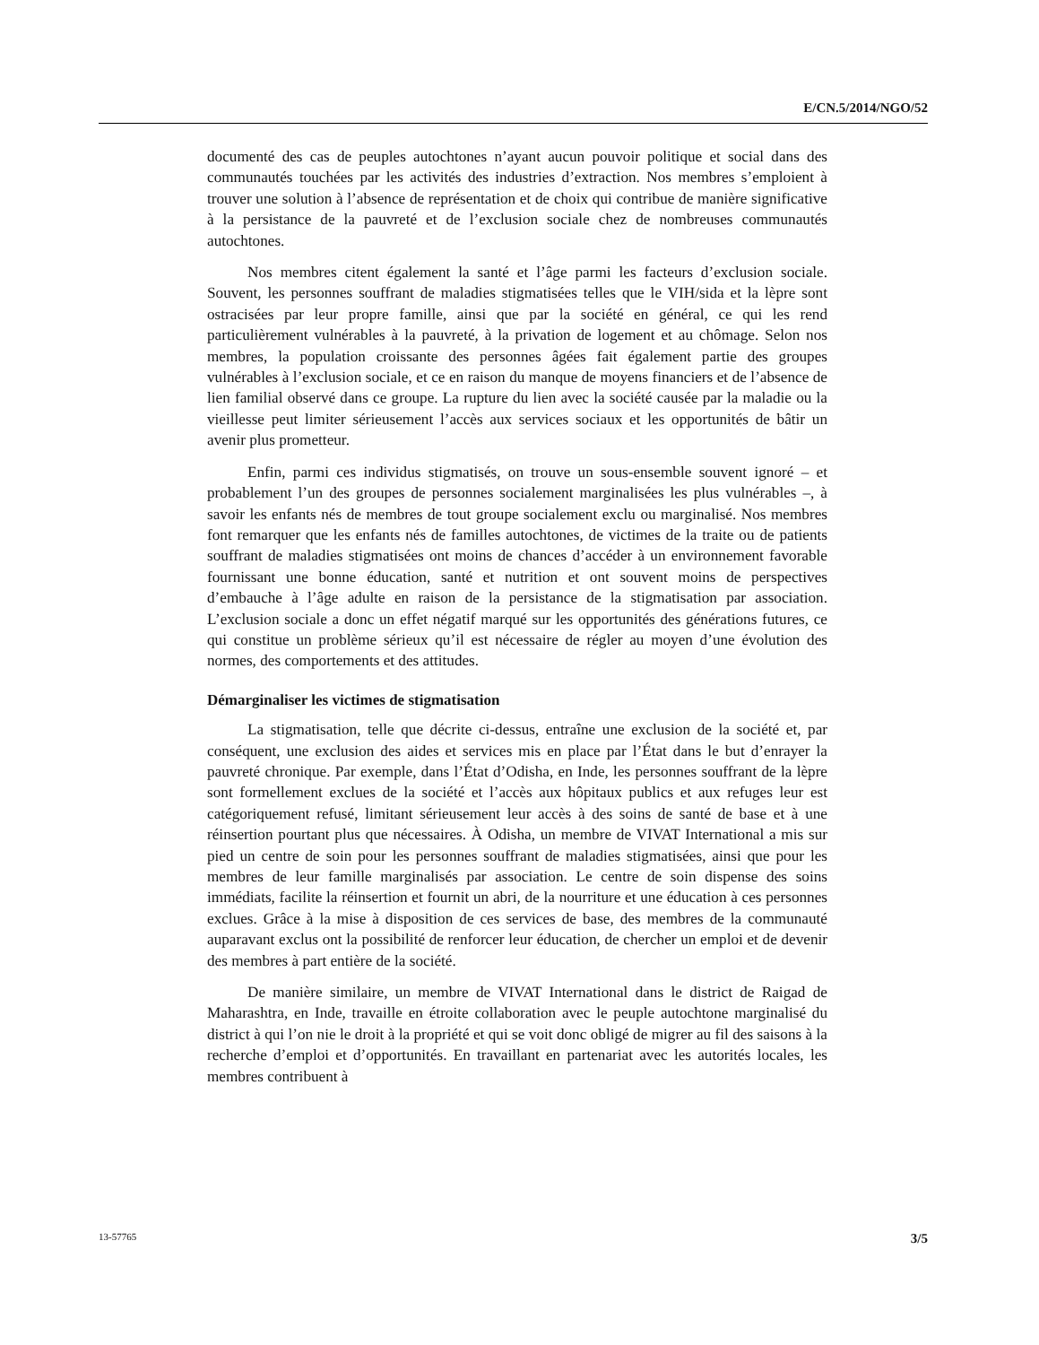E/CN.5/2014/NGO/52
documenté des cas de peuples autochtones n’ayant aucun pouvoir politique et social dans des communautés touchées par les activités des industries d’extraction. Nos membres s’emploient à trouver une solution à l’absence de représentation et de choix qui contribue de manière significative à la persistance de la pauvreté et de l’exclusion sociale chez de nombreuses communautés autochtones.
Nos membres citent également la santé et l’âge parmi les facteurs d’exclusion sociale. Souvent, les personnes souffrant de maladies stigmatisées telles que le VIH/sida et la lèpre sont ostracisées par leur propre famille, ainsi que par la société en général, ce qui les rend particulièrement vulnérables à la pauvreté, à la privation de logement et au chômage. Selon nos membres, la population croissante des personnes âgées fait également partie des groupes vulnérables à l’exclusion sociale, et ce en raison du manque de moyens financiers et de l’absence de lien familial observé dans ce groupe. La rupture du lien avec la société causée par la maladie ou la vieillesse peut limiter sérieusement l’accès aux services sociaux et les opportunités de bâtir un avenir plus prometteur.
Enfin, parmi ces individus stigmatisés, on trouve un sous-ensemble souvent ignoré – et probablement l’un des groupes de personnes socialement marginalisées les plus vulnérables –, à savoir les enfants nés de membres de tout groupe socialement exclu ou marginalisé. Nos membres font remarquer que les enfants nés de familles autochtones, de victimes de la traite ou de patients souffrant de maladies stigmatisées ont moins de chances d’accéder à un environnement favorable fournissant une bonne éducation, santé et nutrition et ont souvent moins de perspectives d’embauche à l’âge adulte en raison de la persistance de la stigmatisation par association. L’exclusion sociale a donc un effet négatif marqué sur les opportunités des générations futures, ce qui constitue un problème sérieux qu’il est nécessaire de régler au moyen d’une évolution des normes, des comportements et des attitudes.
Démarginaliser les victimes de stigmatisation
La stigmatisation, telle que décrite ci-dessus, entraîne une exclusion de la société et, par conséquent, une exclusion des aides et services mis en place par l’État dans le but d’enrayer la pauvreté chronique. Par exemple, dans l’État d’Odisha, en Inde, les personnes souffrant de la lèpre sont formellement exclues de la société et l’accès aux hôpitaux publics et aux refuges leur est catégoriquement refusé, limitant sérieusement leur accès à des soins de santé de base et à une réinsertion pourtant plus que nécessaires. À Odisha, un membre de VIVAT International a mis sur pied un centre de soin pour les personnes souffrant de maladies stigmatisées, ainsi que pour les membres de leur famille marginalisés par association. Le centre de soin dispense des soins immédiats, facilite la réinsertion et fournit un abri, de la nourriture et une éducation à ces personnes exclues. Grâce à la mise à disposition de ces services de base, des membres de la communauté auparavant exclus ont la possibilité de renforcer leur éducation, de chercher un emploi et de devenir des membres à part entière de la société.
De manière similaire, un membre de VIVAT International dans le district de Raigad de Maharashtra, en Inde, travaille en étroite collaboration avec le peuple autochtone marginalisé du district à qui l’on nie le droit à la propriété et qui se voit donc obligé de migrer au fil des saisons à la recherche d’emploi et d’opportunités. En travaillant en partenariat avec les autorités locales, les membres contribuent à
13-57765 3/5